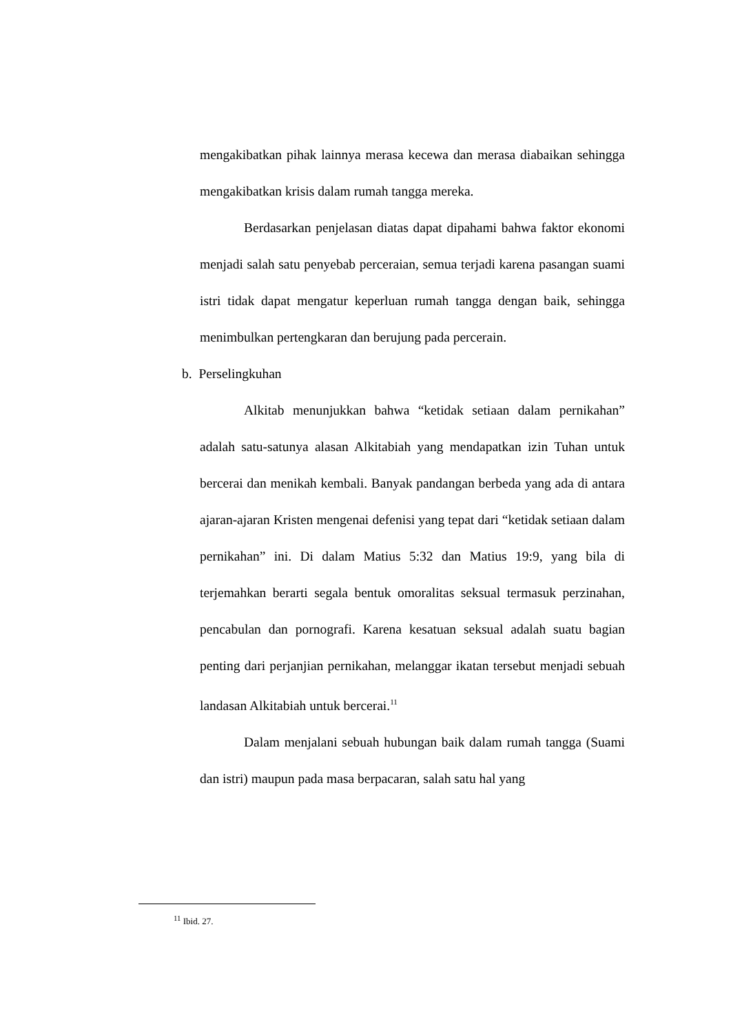mengakibatkan pihak lainnya merasa kecewa dan merasa diabaikan sehingga mengakibatkan krisis dalam rumah tangga mereka.
Berdasarkan penjelasan diatas dapat dipahami bahwa faktor ekonomi menjadi salah satu penyebab perceraian, semua terjadi karena pasangan suami istri tidak dapat mengatur keperluan rumah tangga dengan baik, sehingga menimbulkan pertengkaran dan berujung pada percerain.
b. Perselingkuhan
Alkitab menunjukkan bahwa “ketidak setiaan dalam pernikahan” adalah satu-satunya alasan Alkitabiah yang mendapatkan izin Tuhan untuk bercerai dan menikah kembali. Banyak pandangan berbeda yang ada di antara ajaran-ajaran Kristen mengenai defenisi yang tepat dari “ketidak setiaan dalam pernikahan” ini. Di dalam Matius 5:32 dan Matius 19:9, yang bila di terjemahkan berarti segala bentuk omoralitas seksual termasuk perzinahan, pencabulan dan pornografi. Karena kesatuan seksual adalah suatu bagian penting dari perjanjian pernikahan, melanggar ikatan tersebut menjadi sebuah landasan Alkitabiah untuk bercerai.<sup>11</sup>
Dalam menjalani sebuah hubungan baik dalam rumah tangga (Suami dan istri) maupun pada masa berpacaran, salah satu hal yang
<sup>11</sup> Ibid. 27.